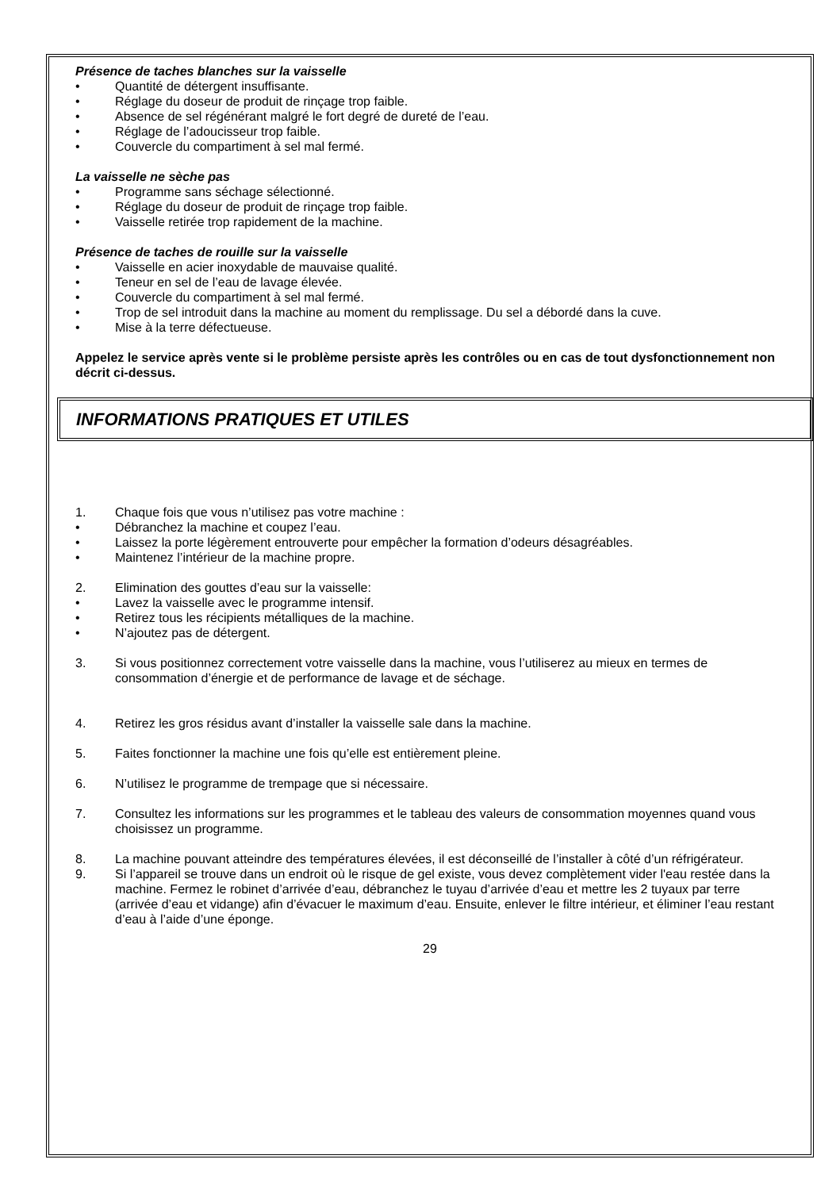Présence de taches blanches sur la vaisselle
• Quantité de détergent insuffisante.
• Réglage du doseur de produit de rinçage trop faible.
• Absence de sel régénérant malgré le fort degré de dureté de l’eau.
• Réglage de l’adoucisseur trop faible.
• Couvercle du compartiment à sel mal fermé.
La vaisselle ne sèche pas
• Programme sans séchage sélectionné.
• Réglage du doseur de produit de rinçage trop faible.
• Vaisselle retirée trop rapidement de la machine.
Présence de taches de rouille sur la vaisselle
• Vaisselle en acier inoxydable de mauvaise qualité.
• Teneur en sel de l’eau de lavage élevée.
• Couvercle du compartiment à sel mal fermé.
• Trop de sel introduit dans la machine au moment du remplissage. Du sel a débordé dans la cuve.
• Mise à la terre défectueuse.
Appelez le service après vente si le problème persiste après les contrôles ou en cas de tout dysfonctionnement non décrit ci-dessus.
INFORMATIONS PRATIQUES ET UTILES
1. Chaque fois que vous n’utilisez pas votre machine :
• Débranchez la machine et coupez l’eau.
• Laissez la porte légèrement entrouverte pour empêcher la formation d’odeurs désagréables.
• Maintenez l’intérieur de la machine propre.
2. Elimination des gouttes d’eau sur la vaisselle:
• Lavez la vaisselle avec le programme intensif.
• Retirez tous les récipients métalliques de la machine.
• N’ajoutez pas de détergent.
3. Si vous positionnez correctement votre vaisselle dans la machine, vous l’utiliserez au mieux en termes de consommation d’énergie et de performance de lavage et de séchage.
4. Retirez les gros résidus avant d’installer la vaisselle sale dans la machine.
5. Faites fonctionner la machine une fois qu’elle est entièrement pleine.
6. N’utilisez le programme de trempage que si nécessaire.
7. Consultez les informations sur les programmes et le tableau des valeurs de consommation moyennes quand vous choisissez un programme.
8. La machine pouvant atteindre des températures élevées, il est déconseillé de l’installer à côté d’un réfrigérateur.
9. Si l’appareil se trouve dans un endroit où le risque de gel existe, vous devez complètement vider l'eau restée dans la machine. Fermez le robinet d’arrivée d’eau, débranchez le tuyau d’arrivée d’eau et mettre les 2 tuyaux par terre (arrivée d’eau et vidange) afin d’évacuer le maximum d’eau. Ensuite, enlever le filtre intérieur, et éliminer l’eau restant d’eau à l’aide d’une éponge.
29